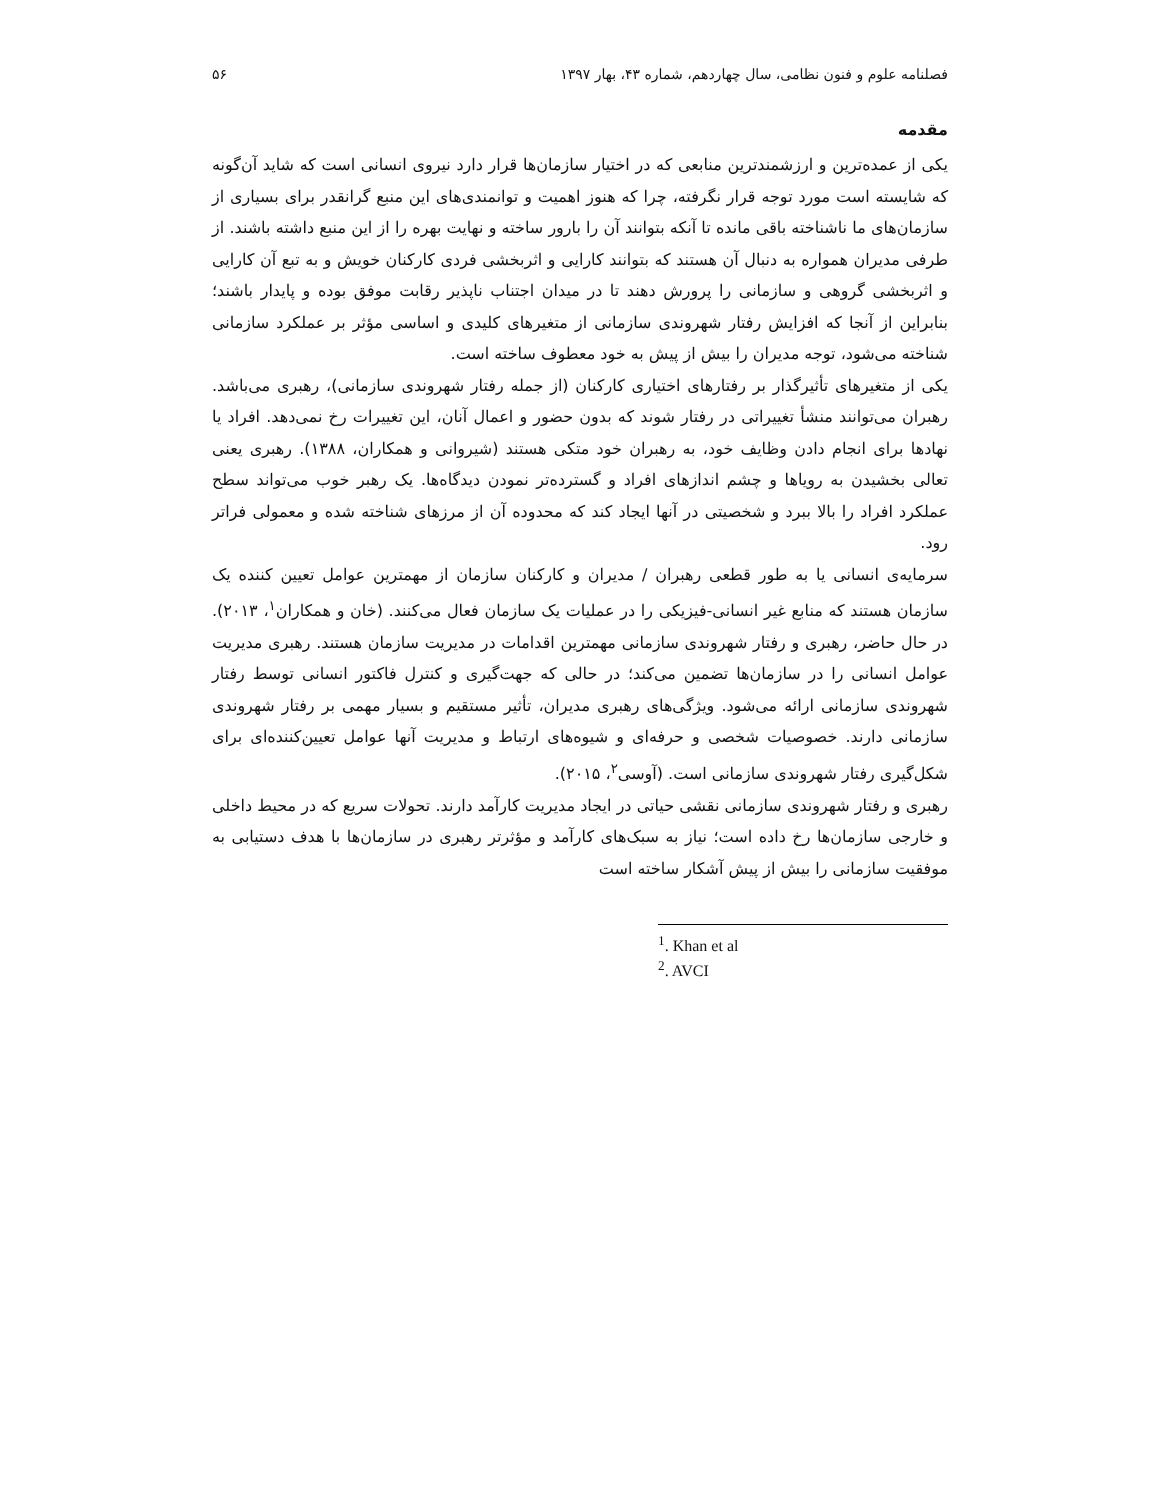فصلنامه علوم و فنون نظامی، سال چهاردهم، شماره ۴۳، بهار ۱۳۹۷ ۵۶
مقدمه
یکی از عمده‌ترین و ارزشمندترین منابعی که در اختیار سازمان‌ها قرار دارد نیروی انسانی است که شاید آن‌گونه که شایسته است مورد توجه قرار نگرفته، چرا که هنوز اهمیت و توانمندی‌های این منبع گرانقدر برای بسیاری از سازمان‌های ما ناشناخته باقی مانده تا آنکه بتوانند آن را بارور ساخته و نهایت بهره را از این منبع داشته باشند. از طرفی مدیران همواره به دنبال آن هستند که بتوانند کارایی و اثربخشی فردی کارکنان خویش و به تبع آن کارایی و اثربخشی گروهی و سازمانی را پرورش دهند تا در میدان اجتناب ناپذیر رقابت موفق بوده و پایدار باشند؛ بنابراین از آنجا که افزایش رفتار شهروندی سازمانی از متغیرهای کلیدی و اساسی مؤثر بر عملکرد سازمانی شناخته می‌شود، توجه مدیران را بیش از پیش به خود معطوف ساخته است.
یکی از متغیرهای تأثیرگذار بر رفتارهای اختیاری کارکنان (از جمله رفتار شهروندی سازمانی)، رهبری می‌باشد. رهبران می‌توانند منشأ تغییراتی در رفتار شوند که بدون حضور و اعمال آنان، این تغییرات رخ نمی‌دهد. افراد یا نهادها برای انجام دادن وظایف خود، به رهبران خود متکی هستند (شیروانی و همکاران، ۱۳۸۸). رهبری یعنی تعالی بخشیدن به رویاها و چشم اندازهای افراد و گسترده‌تر نمودن دیدگاه‌ها. یک رهبر خوب می‌تواند سطح عملکرد افراد را بالا ببرد و شخصیتی در آنها ایجاد کند که محدوده آن از مرزهای شناخته شده و معمولی فراتر رود.
سرمایه‌ی انسانی یا به طور قطعی رهبران / مدیران و کارکنان سازمان از مهمترین عوامل تعیین کننده یک سازمان هستند که منابع غیر انسانی-فیزیکی را در عملیات یک سازمان فعال می‌کنند. (خان و همکاران<sup>۱</sup>، ۲۰۱۳). در حال حاضر، رهبری و رفتار شهروندی سازمانی مهمترین اقدامات در مدیریت سازمان هستند. رهبری مدیریت عوامل انسانی را در سازمان‌ها تضمین می‌کند؛ در حالی که جهت‌گیری و کنترل فاکتور انسانی توسط رفتار شهروندی سازمانی ارائه می‌شود. ویژگی‌های رهبری مدیران، تأثیر مستقیم و بسیار مهمی بر رفتار شهروندی سازمانی دارند. خصوصیات شخصی و حرفه‌ای و شیوه‌های ارتباط و مدیریت آنها عوامل تعیین‌کننده‌ای برای شکل‌گیری رفتار شهروندی سازمانی است. (آوسی<sup>۲</sup>، ۲۰۱۵).
رهبری و رفتار شهروندی سازمانی نقشی حیاتی در ایجاد مدیریت کارآمد دارند. تحولات سریع که در محیط داخلی و خارجی سازمان‌ها رخ داده است؛ نیاز به سبک‌های کارآمد و مؤثرتر رهبری در سازمان‌ها با هدف دستیابی به موفقیت سازمانی را بیش از پیش آشکار ساخته است
<sup>1</sup>. Khan et al
<sup>2</sup>. AVCI